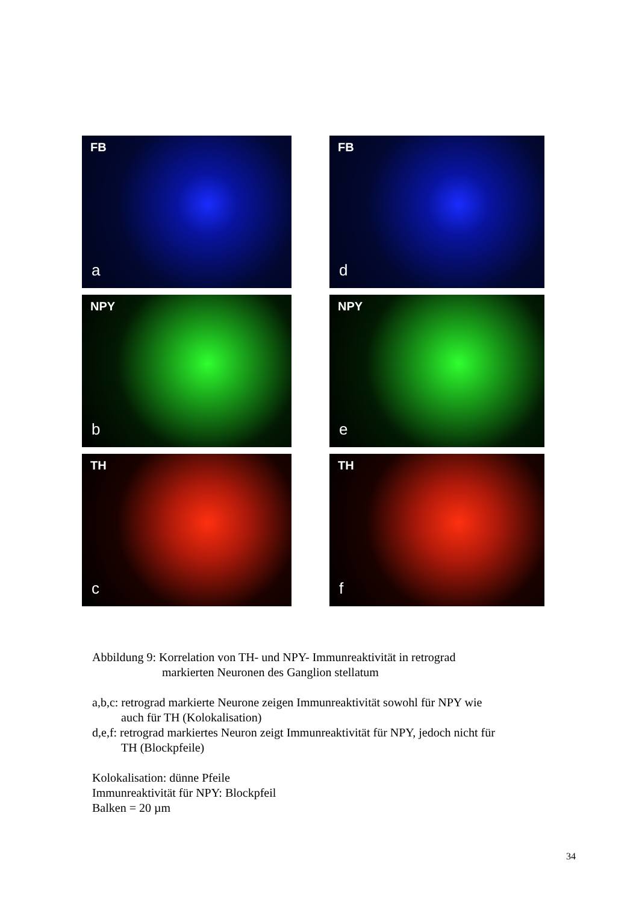FB
a
FB
d
NPY
b
NPY
e
TH
c
TH
f
Abbildung 9: Korrelation von TH- und NPY- Immunreaktivität in retrograd
markierten Neuronen des Ganglion stellatum
a,b,c: retrograd markierte Neurone zeigen Immunreaktivität sowohl für NPY wie
auch für TH (Kolokalisation)
d,e,f: retrograd markiertes Neuron zeigt Immunreaktivität für NPY, jedoch nicht für
TH (Blockpfeile)
Kolokalisation: dünne Pfeile
Immunreaktivität für NPY: Blockpfeil
Balken = 20 µm
34